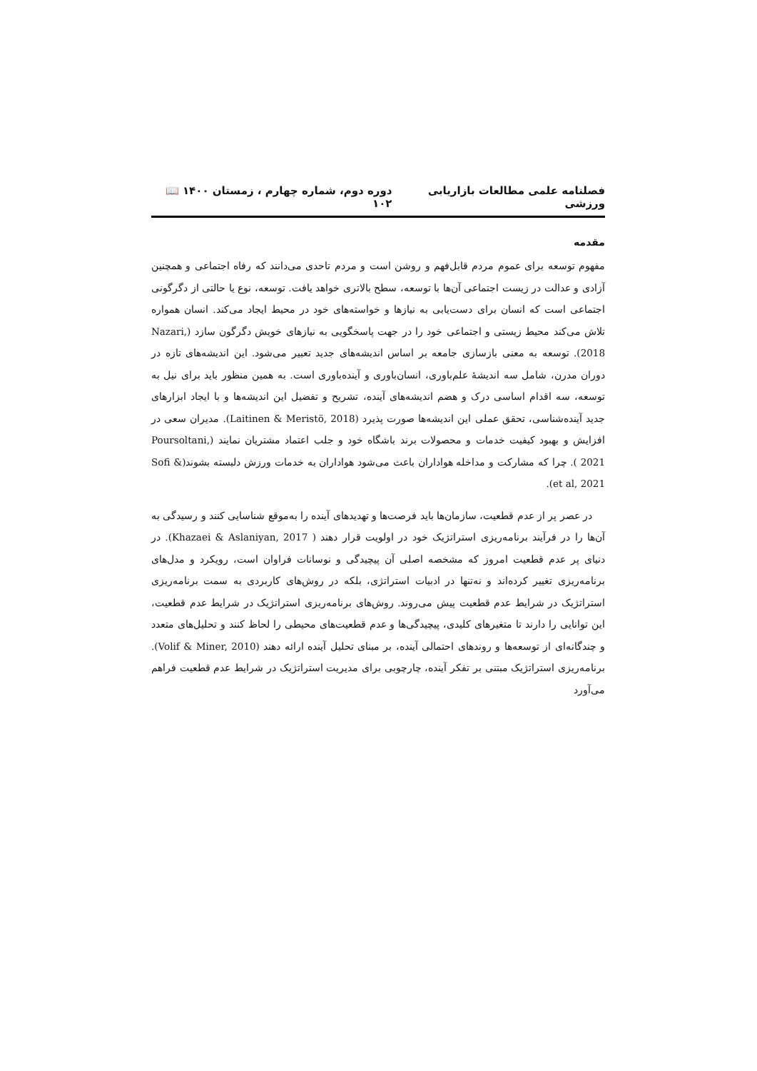فصلنامه علمی مطالعات بازاریابی ورزشی دوره دوم، شماره چهارم ، زمستان ۱۴۰۰ 📖 ۱۰۲
مقدمه
مفهوم توسعه برای عموم مردم قابل‌فهم و روشن است و مردم تاحدی می‌دانند که رفاه اجتماعی و همچنین آزادی و عدالت در زیست اجتماعی آن‌ها با توسعه، سطح بالاتری خواهد یافت. توسعه، نوع یا حالتی از دگرگونی اجتماعی است که انسان برای دست‌یابی به نیازها و خواسته‌های خود در محیط ایجاد می‌کند. انسان همواره تلاش می‌کند محیط زیستی و اجتماعی خود را در جهت پاسخگویی به نیازهای خویش دگرگون سازد (Nazari, 2018). توسعه به معنی بازسازی جامعه بر اساس اندیشه‌های جدید تعبیر می‌شود. این اندیشه‌های تازه در دوران مدرن، شامل سه اندیشهٔ علم‌باوری، انسان‌باوری و آینده‌باوری است. به همین منظور باید برای نیل به توسعه، سه اقدام اساسی درک و هضم اندیشه‌های آینده، تشریح و تفضیل این اندیشه‌ها و با ایجاد ابزارهای جدید آینده‌شناسی، تحقق عملی این اندیشه‌ها صورت پذیرد (Laitinen & Meristö, 2018). مدیران سعی در افزایش و بهبود کیفیت خدمات و محصولات برند باشگاه خود و جلب اعتماد مشتریان نمایند (Poursoltani, 2021 ). چرا که مشارکت و مداخله هواداران باعث می‌شود هواداران به خدمات ورزش دلبسته بشوند(Sofi & et al, 2021).
در عصر پر از عدم قطعیت، سازمان‌ها باید فرصت‌ها و تهدیدهای آینده را به‌موقع شناسایی کنند و رسیدگی به آن‌ها را در فرآیند برنامه‌ریزی استراتژیک خود در اولویت قرار دهند ( Khazaei & Aslaniyan, 2017). در دنیای پر عدم قطعیت امروز که مشخصه اصلی آن پیچیدگی و نوسانات فراوان است، رویکرد و مدل‌های برنامه‌ریزی تغییر کرده‌اند و نه‌تنها در ادبیات استراتژی، بلکه در روش‌های کاربردی به سمت برنامه‌ریزی استراتژیک در شرایط عدم قطعیت پیش می‌روند. روش‌های برنامه‌ریزی استراتژیک در شرایط عدم قطعیت، این توانایی را دارند تا متغیرهای کلیدی، پیچیدگی‌ها و عدم قطعیت‌های محیطی را لحاظ کنند و تحلیل‌های متعدد و چندگانه‌ای از توسعه‌ها و روندهای احتمالی آینده، بر مبنای تحلیل آینده ارائه دهند (Volif & Miner, 2010). برنامه‌ریزی استراتژیک مبتنی بر تفکر آینده، چارچوبی برای مدیریت استراتژیک در شرایط عدم قطعیت فراهم می‌آورد